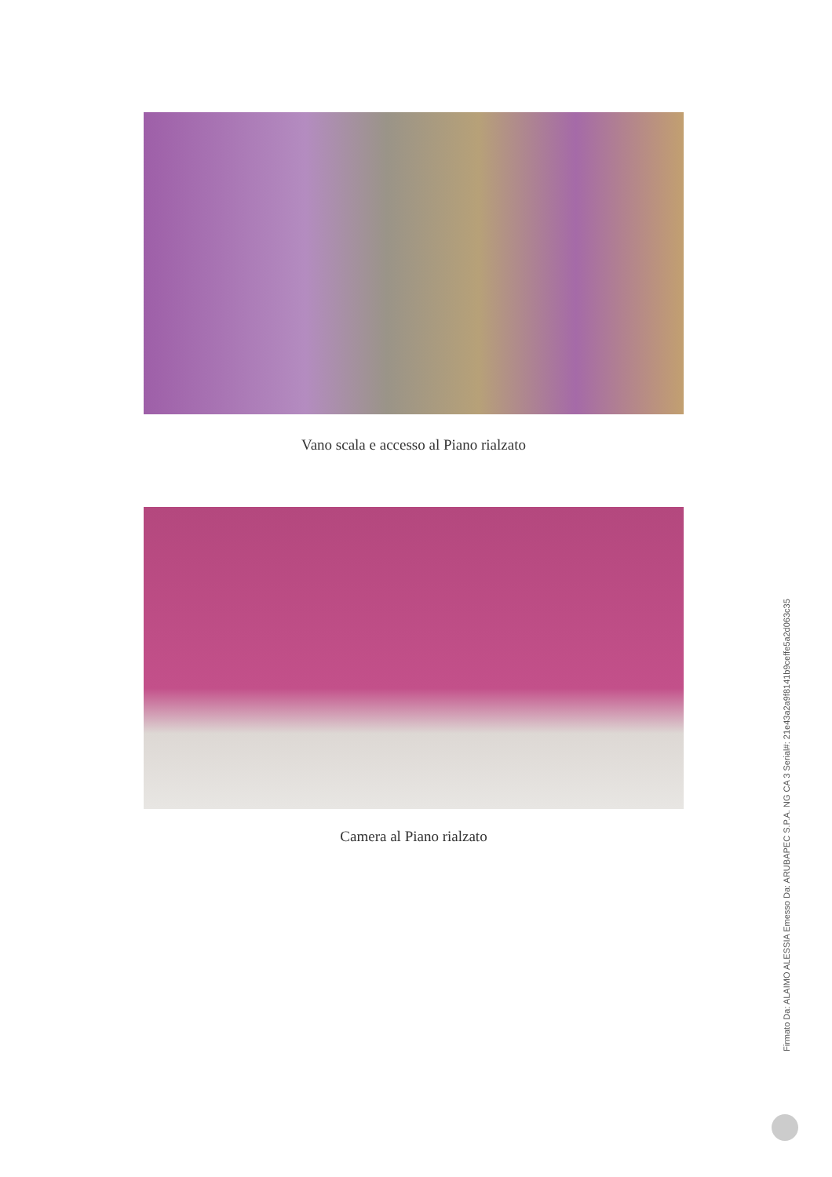Vano scala e accesso al Piano rialzato
Camera al Piano rialzato
Firmato Da: ALAIMO ALESSIA Emesso Da: ARUBAPEC S.P.A. NG CA 3 Serial#: 21e43a2a9f8141b9ceffe5a2d063c35